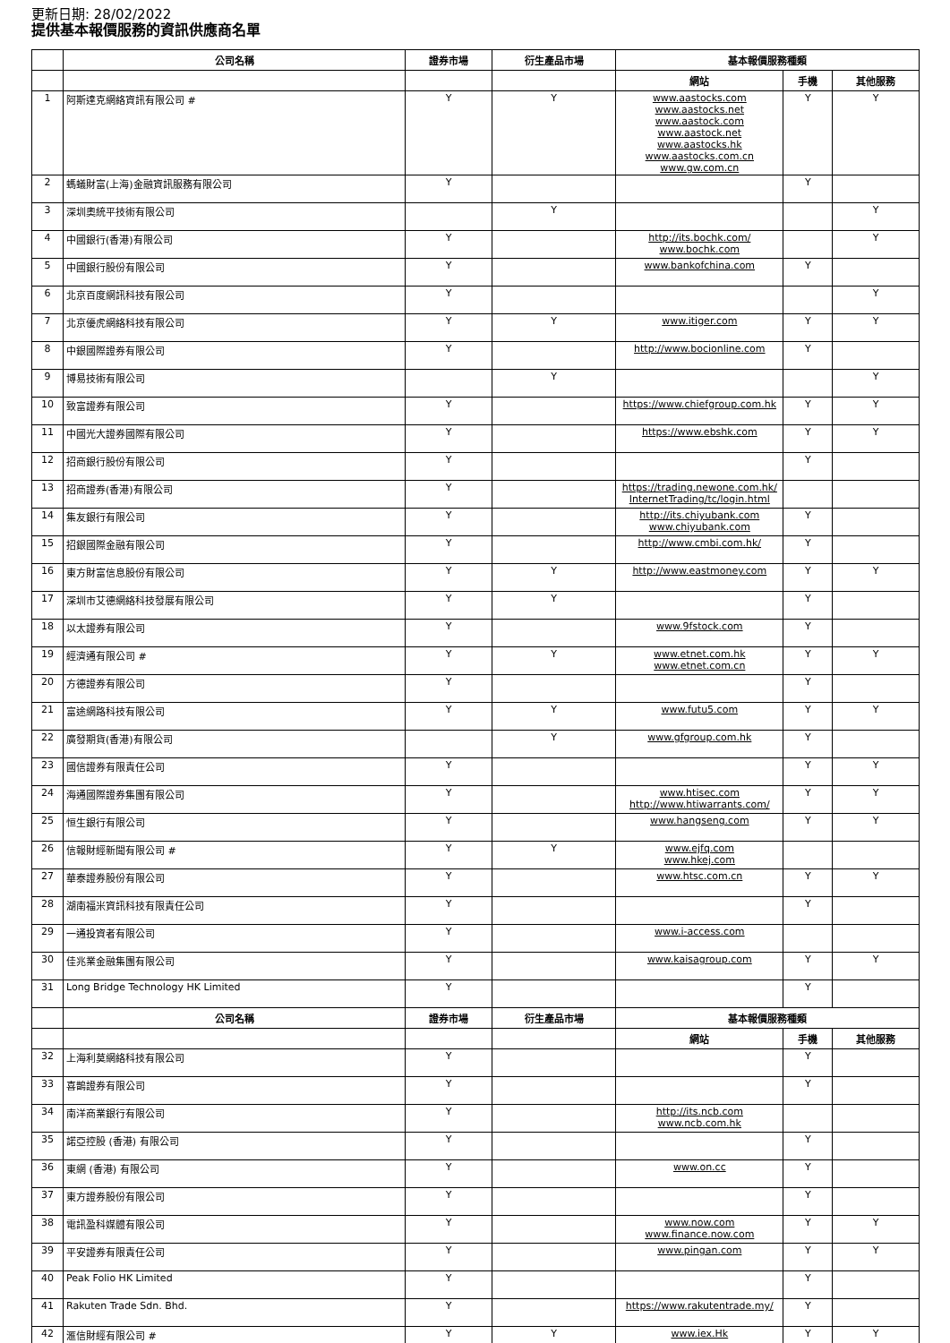更新日期: 28/02/2022
提供基本報價服務的資訊供應商名單
| | 公司名稱 | 證券市場 | 衍生產品市場 | 基本報價服務種類 | | |
| --- | --- | --- | --- | --- | --- | --- |
| | | | | 網站 | 手機 | 其他服務 |
| 1 | 阿斯達克網絡資訊有限公司 # | Y | Y | www.aastocks.com www.aastocks.net www.aastock.com www.aastock.net www.aastocks.hk www.aastocks.com.cn www.gw.com.cn | Y | Y |
| 2 | 螞蟻財富(上海)金融資訊服務有限公司 | Y | | | Y | |
| 3 | 深圳奧統平技術有限公司 | | Y | | | Y |
| 4 | 中國銀行(香港)有限公司 | Y | | http://its.bochk.com/ www.bochk.com | | Y |
| 5 | 中國銀行股份有限公司 | Y | | www.bankofchina.com | Y | |
| 6 | 北京百度網訊科技有限公司 | Y | | | | Y |
| 7 | 北京優虎網絡科技有限公司 | Y | Y | www.itiger.com | Y | Y |
| 8 | 中銀國際證券有限公司 | Y | | http://www.bocionline.com | Y | |
| 9 | 博易技術有限公司 | | Y | | | Y |
| 10 | 致富證券有限公司 | Y | | https://www.chiefgroup.com.hk | Y | Y |
| 11 | 中國光大證券國際有限公司 | Y | | https://www.ebshk.com | Y | Y |
| 12 | 招商銀行股份有限公司 | Y | | | Y | |
| 13 | 招商證券(香港)有限公司 | Y | | https://trading.newone.com.hk/ InternetTrading/tc/login.html | | |
| 14 | 集友銀行有限公司 | Y | | http://its.chiyubank.com www.chiyubank.com | Y | |
| 15 | 招銀國際金融有限公司 | Y | | http://www.cmbi.com.hk/ | Y | |
| 16 | 東方財富信息股份有限公司 | Y | Y | http://www.eastmoney.com | Y | Y |
| 17 | 深圳市艾德網絡科技發展有限公司 | Y | Y | | Y | |
| 18 | 以太證券有限公司 | Y | | www.9fstock.com | Y | |
| 19 | 經濟通有限公司 # | Y | Y | www.etnet.com.hk www.etnet.com.cn | Y | Y |
| 20 | 方德證券有限公司 | Y | | | Y | |
| 21 | 富途網路科技有限公司 | Y | Y | www.futu5.com | Y | Y |
| 22 | 廣發期貨(香港)有限公司 | | Y | www.gfgroup.com.hk | Y | |
| 23 | 國信證券有限責任公司 | Y | | | Y | Y |
| 24 | 海通國際證券集團有限公司 | Y | | www.htisec.com http://www.htiwarrants.com/ | Y | Y |
| 25 | 恒生銀行有限公司 | Y | | www.hangseng.com | Y | Y |
| 26 | 信報財經新聞有限公司 # | Y | Y | www.ejfq.com www.hkej.com | | |
| 27 | 華泰證券股份有限公司 | Y | | www.htsc.com.cn | Y | Y |
| 28 | 湖南福米資訊科技有限責任公司 | Y | | | Y | |
| 29 | 一通投資者有限公司 | Y | | www.i-access.com | | |
| 30 | 佳兆業金融集團有限公司 | Y | | www.kaisagroup.com | Y | Y |
| 31 | Long Bridge Technology HK Limited | Y | | | Y | |
| | 公司名稱 | 證券市場 | 衍生產品市場 | 基本報價服務種類 | | |
| | | | | 網站 | 手機 | 其他服務 |
| 32 | 上海利莫網絡科技有限公司 | Y | | | Y | |
| 33 | 喜鵲證券有限公司 | Y | | | Y | |
| 34 | 南洋商業銀行有限公司 | Y | | http://its.ncb.com www.ncb.com.hk | | |
| 35 | 諾亞控股 (香港) 有限公司 | Y | | | Y | |
| 36 | 東網 (香港) 有限公司 | Y | | www.on.cc | Y | |
| 37 | 東方證券股份有限公司 | Y | | | Y | |
| 38 | 電訊盈科媒體有限公司 | Y | | www.now.com www.finance.now.com | Y | Y |
| 39 | 平安證券有限責任公司 | Y | | www.pingan.com | Y | Y |
| 40 | Peak Folio HK Limited | Y | | | Y | |
| 41 | Rakuten Trade Sdn. Bhd. | Y | | https://www.rakutentrade.my/ | Y | |
| 42 | 滙信財經有限公司 # | Y | Y | www.iex.Hk | Y | Y |